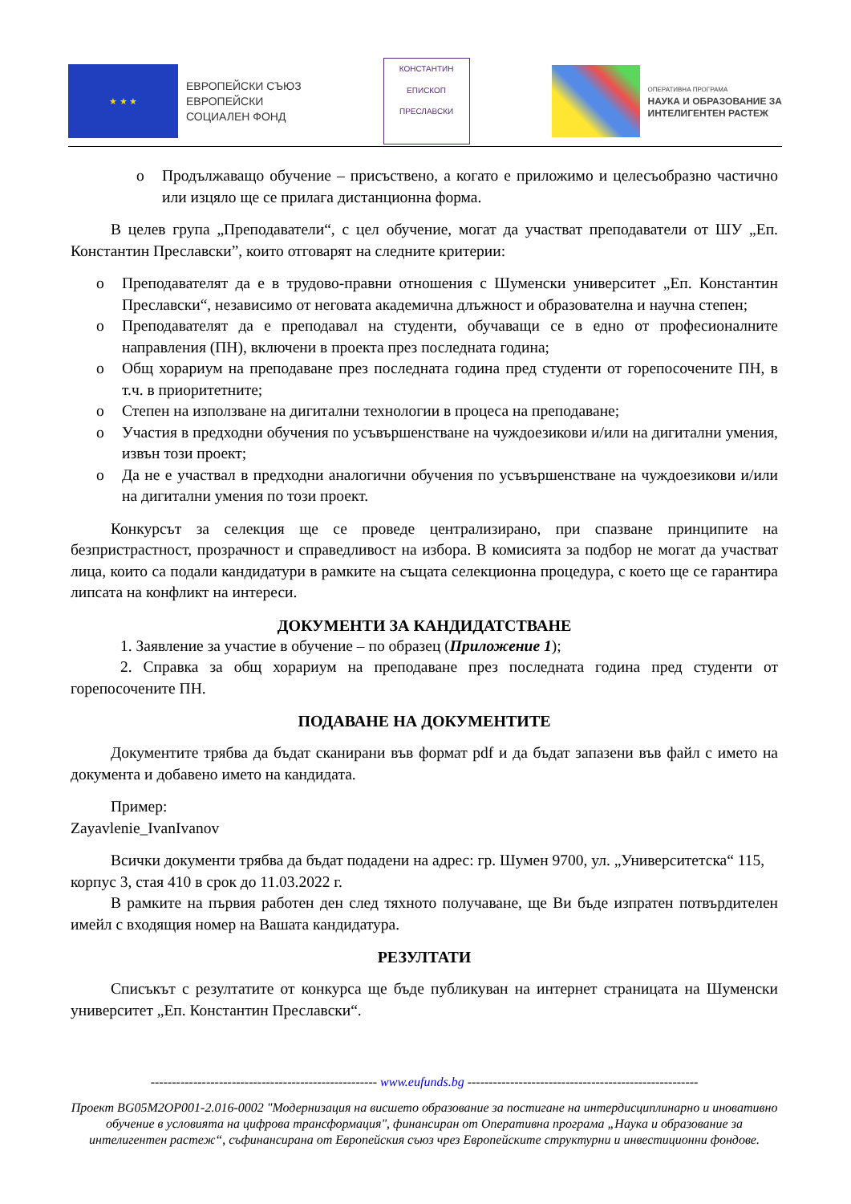★ ★ ★
ЕВРОПЕЙСКИ СЪЮЗ
ЕВРОПЕЙСКИ
СОЦИАЛЕН ФОНД
КОНСТАНТИН
ЕПИСКОП ПРЕСЛАВСКИ
ОПЕРАТИВНА ПРОГРАМА
НАУКА И ОБРАЗОВАНИЕ ЗА
ИНТЕЛИГЕНТЕН РАСТЕЖ
o Продължаващо обучение – присъствено, а когато е приложимо и целесъобразно частично или изцяло ще се прилага дистанционна форма.
В целев група „Преподаватели“, с цел обучение, могат да участват преподаватели от ШУ „Еп. Константин Преславски”, които отговарят на следните критерии:
o Преподавателят да е в трудово-правни отношения с Шуменски университет „Еп. Константин Преславски“, независимо от неговата академична длъжност и образователна и научна степен;
o Преподавателят да е преподавал на студенти, обучаващи се в едно от професионалните направления (ПН), включени в проекта през последната година;
o Общ хорариум на преподаване през последната година пред студенти от горепосочените ПН, в т.ч. в приоритетните;
o Степен на използване на дигитални технологии в процеса на преподаване;
o Участия в предходни обучения по усъвършенстване на чуждоезикови и/или на дигитални умения, извън този проект;
o Да не е участвал в предходни аналогични обучения по усъвършенстване на чуждоезикови и/или на дигитални умения по този проект.
Конкурсът за селекция ще се проведе централизирано, при спазване принципите на безпристрастност, прозрачност и справедливост на избора. В комисията за подбор не могат да участват лица, които са подали кандидатури в рамките на същата селекционна процедура, с което ще се гарантира липсата на конфликт на интереси.
ДОКУМЕНТИ ЗА КАНДИДАТСТВАНЕ
1. Заявление за участие в обучение – по образец (Приложение 1);
2. Справка за общ хорариум на преподаване през последната година пред студенти от горепосочените ПН.
ПОДАВАНЕ НА ДОКУМЕНТИТЕ
Документите трябва да бъдат сканирани във формат pdf и да бъдат запазени във файл с името на документа и добавено името на кандидата.
Пример:
Zayavlenie_IvanIvanov
Всички документи трябва да бъдат подадени на адрес: гр. Шумен 9700, ул. „Университетска“ 115, корпус 3, стая 410 в срок до 11.03.2022 г.
В рамките на първия работен ден след тяхното получаване, ще Ви бъде изпратен потвърдителен имейл с входящия номер на Вашата кандидатура.
РЕЗУЛТАТИ
Списъкът с резултатите от конкурса ще бъде публикуван на интернет страницата на Шуменски университет „Еп. Константин Преславски“.
----------------------------------------------------- www.eufunds.bg ------------------------------------------------------
Проект BG05M2OP001-2.016-0002 "Модернизация на висшето образование за постигане на интердисциплинарно и иновативно обучение в условията на цифрова трансформация", финансиран от Оперативна програма „Наука и образование за интелигентен растеж“, съфинансирана от Европейския съюз чрез Европейските структурни и инвестиционни фондове.